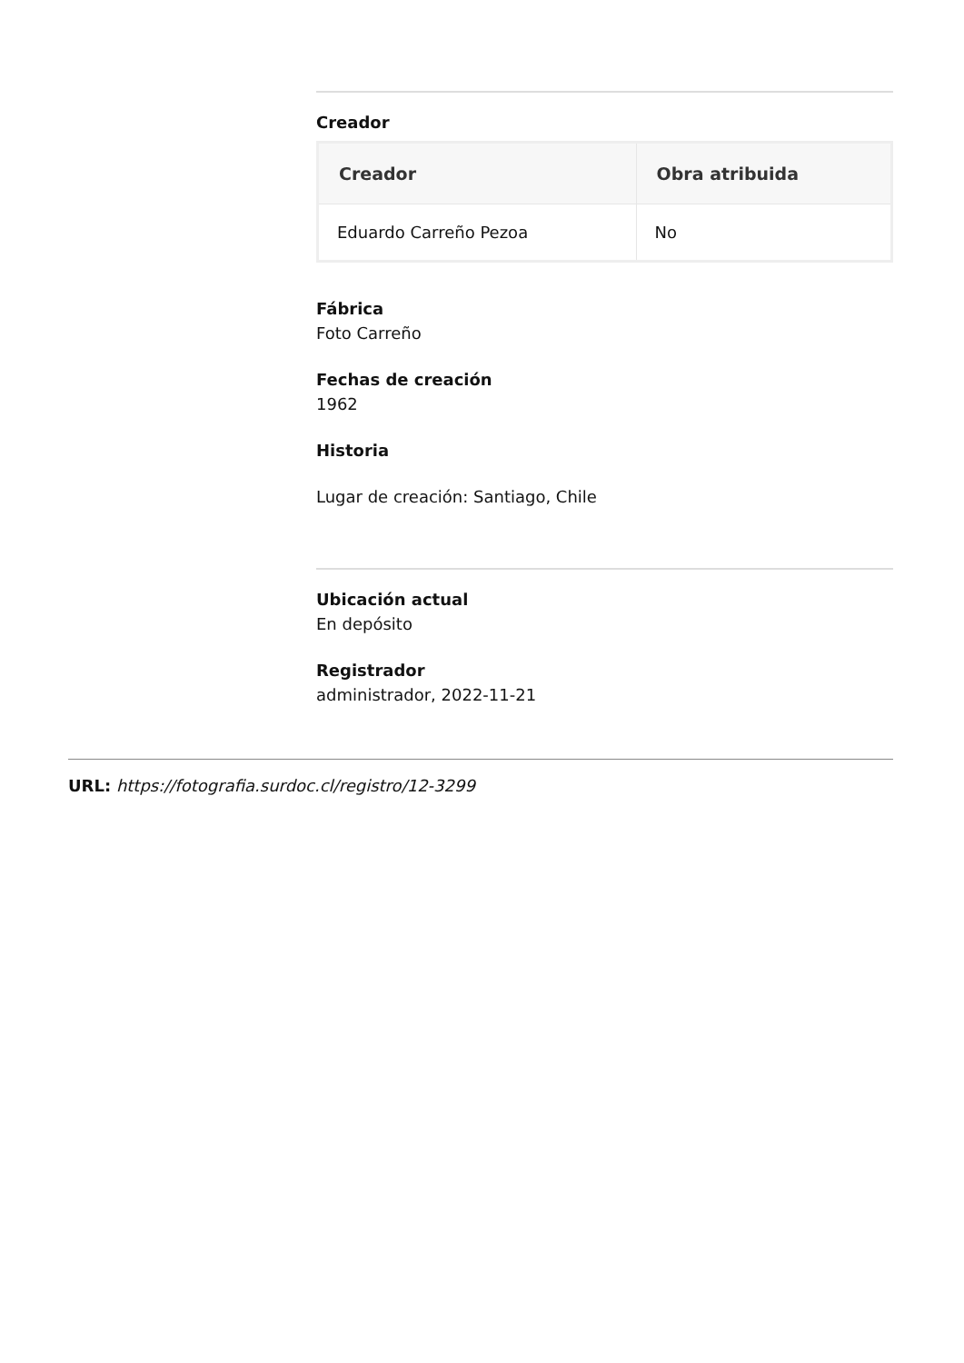Creador
| Creador | Obra atribuida |
| --- | --- |
| Eduardo Carreño Pezoa | No |
Fábrica
Foto Carreño
Fechas de creación
1962
Historia
Lugar de creación: Santiago, Chile
Ubicación actual
En depósito
Registrador
administrador, 2022-11-21
URL: https://fotografia.surdoc.cl/registro/12-3299